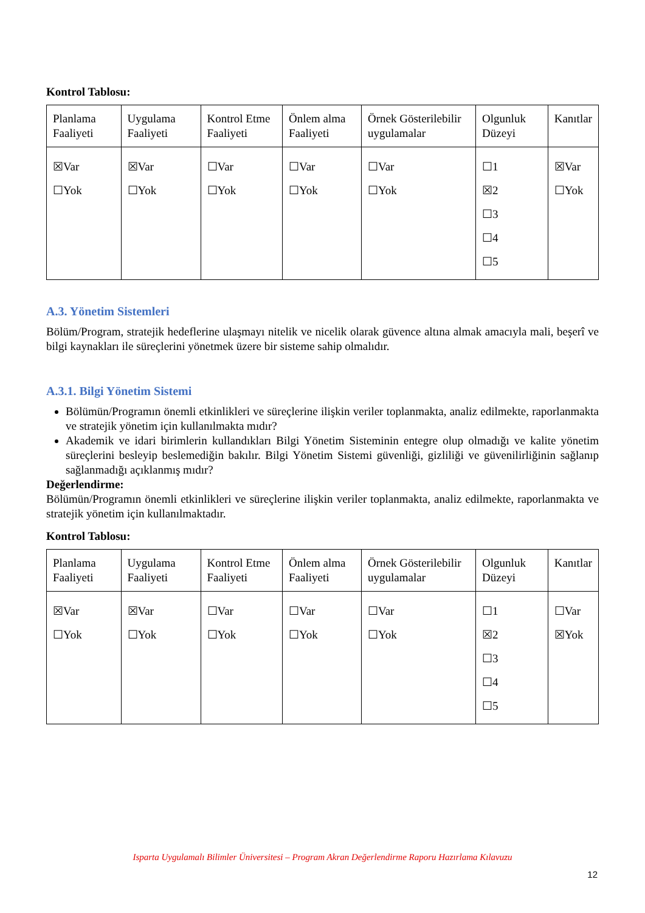Kontrol Tablosu:
| Planlama Faaliyeti | Uygulama Faaliyeti | Kontrol Etme Faaliyeti | Önlem alma Faaliyeti | Örnek Gösterilebilir uygulamalar | Olgunluk Düzeyi | Kanıtlar |
| ☒Var ☐Yok | ☒Var ☐Yok | ☐Var ☐Yok | ☐Var ☐Yok | ☐Var ☐Yok | ☐1 ☒2 ☐3 ☐4 ☐5 | ☒Var ☐Yok |
A.3. Yönetim Sistemleri
Bölüm/Program, stratejik hedeflerine ulaşmayı nitelik ve nicelik olarak güvence altına almak amacıyla mali, beşerî ve bilgi kaynakları ile süreçlerini yönetmek üzere bir sisteme sahip olmalıdır.
A.3.1. Bilgi Yönetim Sistemi
Bölümün/Programın önemli etkinlikleri ve süreçlerine ilişkin veriler toplanmakta, analiz edilmekte, raporlanmakta ve stratejik yönetim için kullanılmakta mıdır?
Akademik ve idari birimlerin kullandıkları Bilgi Yönetim Sisteminin entegre olup olmadığı ve kalite yönetim süreçlerini besleyip beslemediğin bakılır. Bilgi Yönetim Sistemi güvenliği, gizliliği ve güvenilirliğinin sağlanıp sağlanmadığı açıklanmış mıdır?
Değerlendirme:
Bölümün/Programın önemli etkinlikleri ve süreçlerine ilişkin veriler toplanmakta, analiz edilmekte, raporlanmakta ve stratejik yönetim için kullanılmaktadır.
Kontrol Tablosu:
| Planlama Faaliyeti | Uygulama Faaliyeti | Kontrol Etme Faaliyeti | Önlem alma Faaliyeti | Örnek Gösterilebilir uygulamalar | Olgunluk Düzeyi | Kanıtlar |
| ☒Var ☐Yok | ☒Var ☐Yok | ☐Var ☐Yok | ☐Var ☐Yok | ☐Var ☐Yok | ☐1 ☒2 ☐3 ☐4 ☐5 | ☐Var ☒Yok |
Isparta Uygulamalı Bilimler Üniversitesi – Program Akran Değerlendirme Raporu Hazırlama Kılavuzu
12